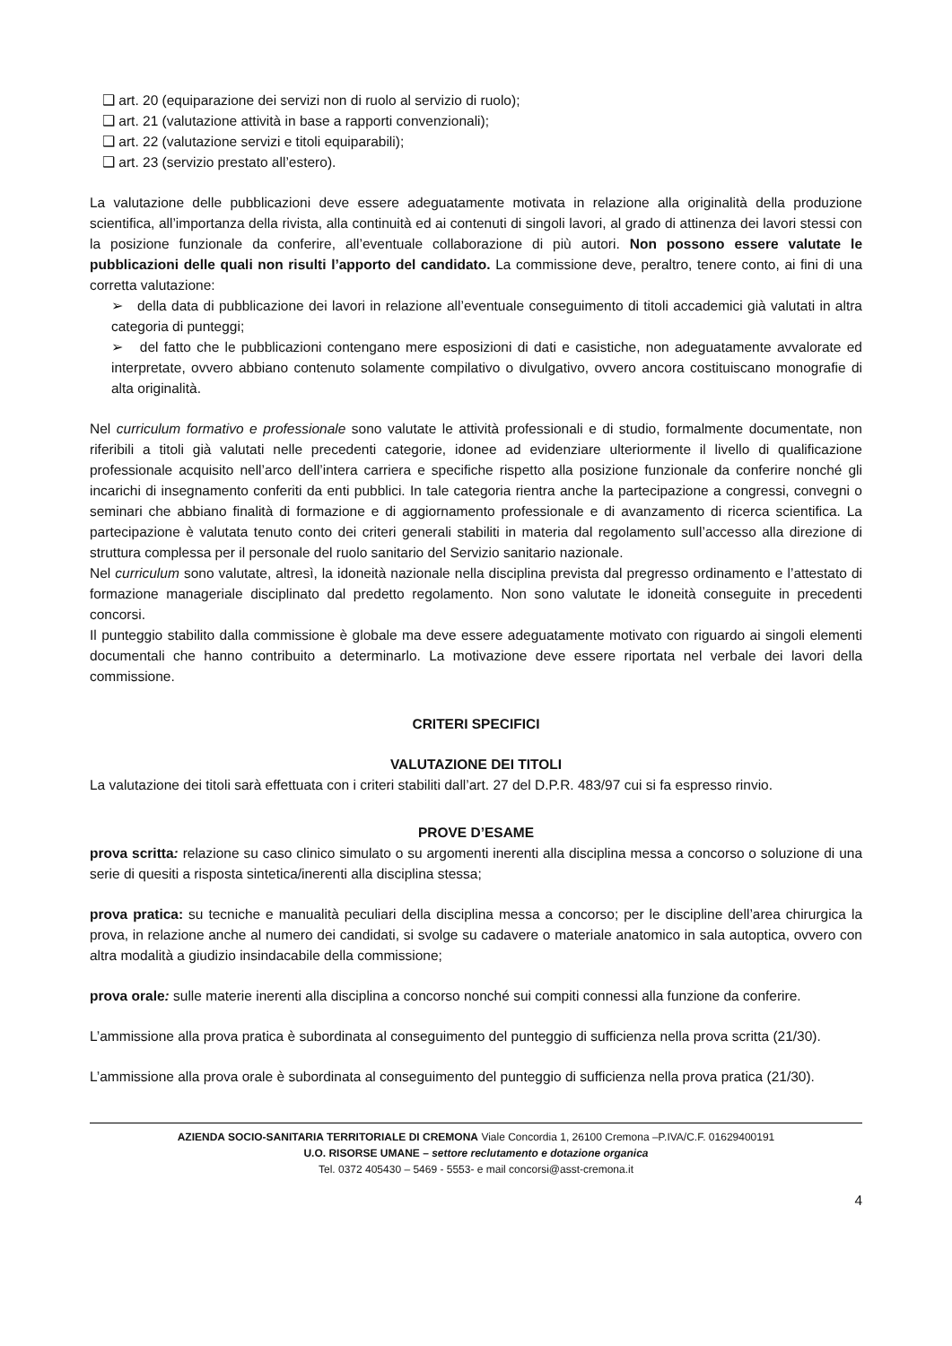❑ art. 20 (equiparazione dei servizi non di ruolo al servizio di ruolo);
❑ art. 21 (valutazione attività in base a rapporti convenzionali);
❑ art. 22 (valutazione servizi e titoli equiparabili);
❑ art. 23 (servizio prestato all’estero).
La valutazione delle pubblicazioni deve essere adeguatamente motivata in relazione alla originalità della produzione scientifica, all’importanza della rivista, alla continuità ed ai contenuti di singoli lavori, al grado di attinenza dei lavori stessi con la posizione funzionale da conferire, all’eventuale collaborazione di più autori. Non possono essere valutate le pubblicazioni delle quali non risulti l’apporto del candidato. La commissione deve, peraltro, tenere conto, ai fini di una corretta valutazione:
➢ della data di pubblicazione dei lavori in relazione all’eventuale conseguimento di titoli accademici già valutati in altra categoria di punteggi;
➢ del fatto che le pubblicazioni contengano mere esposizioni di dati e casistiche, non adeguatamente avvalorate ed interpretate, ovvero abbiano contenuto solamente compilativo o divulgativo, ovvero ancora costituiscano monografie di alta originalità.
Nel curriculum formativo e professionale sono valutate le attività professionali e di studio, formalmente documentate, non riferibili a titoli già valutati nelle precedenti categorie, idonee ad evidenziare ulteriormente il livello di qualificazione professionale acquisito nell’arco dell’intera carriera e specifiche rispetto alla posizione funzionale da conferire nonché gli incarichi di insegnamento conferiti da enti pubblici. In tale categoria rientra anche la partecipazione a congressi, convegni o seminari che abbiano finalità di formazione e di aggiornamento professionale e di avanzamento di ricerca scientifica. La partecipazione è valutata tenuto conto dei criteri generali stabiliti in materia dal regolamento sull’accesso alla direzione di struttura complessa per il personale del ruolo sanitario del Servizio sanitario nazionale.
Nel curriculum sono valutate, altresì, la idoneità nazionale nella disciplina prevista dal pregresso ordinamento e l’attestato di formazione manageriale disciplinato dal predetto regolamento. Non sono valutate le idoneità conseguite in precedenti concorsi.
Il punteggio stabilito dalla commissione è globale ma deve essere adeguatamente motivato con riguardo ai singoli elementi documentali che hanno contribuito a determinarlo. La motivazione deve essere riportata nel verbale dei lavori della commissione.
CRITERI SPECIFICI
VALUTAZIONE DEI TITOLI
La valutazione dei titoli sarà effettuata con i criteri stabiliti dall’art. 27 del D.P.R. 483/97 cui si fa espresso rinvio.
PROVE D’ESAME
prova scritta: relazione su caso clinico simulato o su argomenti inerenti alla disciplina messa a concorso o soluzione di una serie di quesiti a risposta sintetica/inerenti alla disciplina stessa;
prova pratica: su tecniche e manualità peculiari della disciplina messa a concorso; per le discipline dell’area chirurgica la prova, in relazione anche al numero dei candidati, si svolge su cadavere o materiale anatomico in sala autoptica, ovvero con altra modalità a giudizio insindacabile della commissione;
prova orale: sulle materie inerenti alla disciplina a concorso nonché sui compiti connessi alla funzione da conferire.
L’ammissione alla prova pratica è subordinata al conseguimento del punteggio di sufficienza nella prova scritta (21/30).
L’ammissione alla prova orale è subordinata al conseguimento del punteggio di sufficienza nella prova pratica (21/30).
AZIENDA SOCIO-SANITARIA TERRITORIALE DI CREMONA Viale Concordia 1, 26100 Cremona –P.IVA/C.F. 01629400191
U.O. RISORSE UMANE – settore reclutamento e dotazione organica
Tel. 0372 405430 – 5469 - 5553- e mail concorsi@asst-cremona.it
4